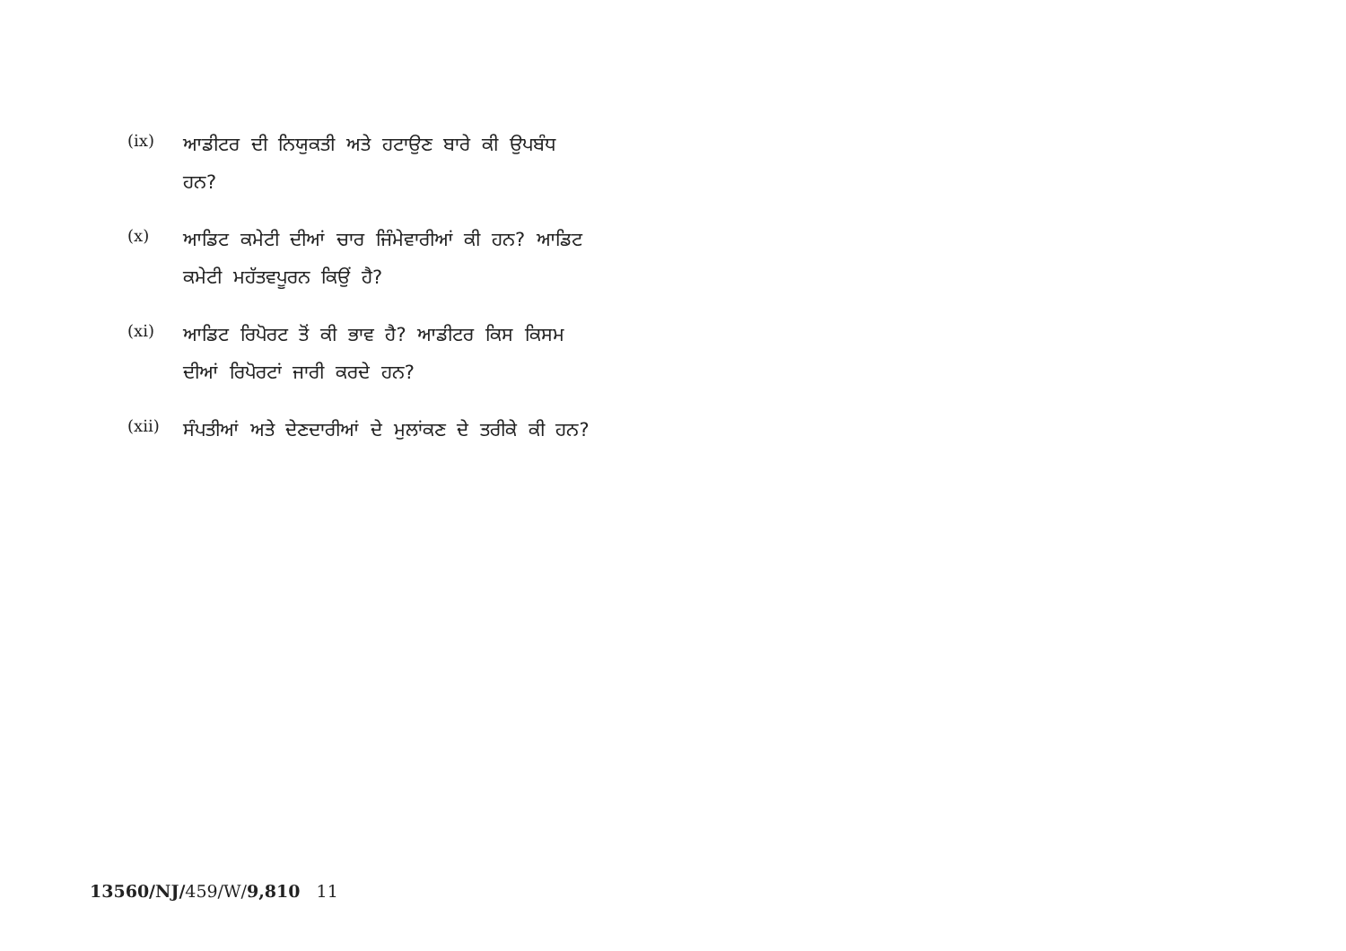(ix)
ਆਡੀਟਰ ਦੀ ਨਿਯੁਕਤੀ ਅਤੇ ਹਟਾਉਣ ਬਾਰੇ ਕੀ ਉਪਬੰਧ ਹਨ?
(x)
ਆਡਿਟ ਕਮੇਟੀ ਦੀਆਂ ਚਾਰ ਜਿੰਮੇਵਾਰੀਆਂ ਕੀ ਹਨ? ਆਡਿਟ ਕਮੇਟੀ ਮਹੱਤਵਪੂਰਨ ਕਿਉਂ ਹੈ?
(xi)
ਆਡਿਟ ਰਿਪੋਰਟ ਤੋਂ ਕੀ ਭਾਵ ਹੈ? ਆਡੀਟਰ ਕਿਸ ਕਿਸਮ ਦੀਆਂ ਰਿਪੋਰਟਾਂ ਜਾਰੀ ਕਰਦੇ ਹਨ?
(xii)
ਸੰਪਤੀਆਂ ਅਤੇ ਦੇਣਦਾਰੀਆਂ ਦੇ ਮੁਲਾਂਕਣ ਦੇ ਤਰੀਕੇ ਕੀ ਹਨ?
13560/NJ/459/W/9,810 11